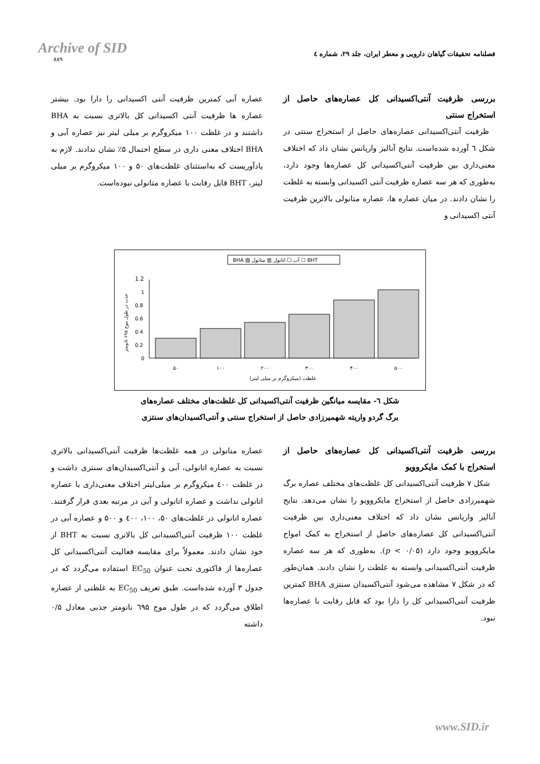Archive of SID
۸۸۹
فصلنامه تحقیقات گیاهان دارویی و معطر ایران، جلد ۲۹، شماره ٤
بررسی ظرفیت آنتی‌اکسیدانی کل عصاره‌های حاصل از استخراج سنتی
ظرفیت آنتی‌اکسیدانی عصاره‌های حاصل از استخراج سنتی در شکل ٦ آورده شده‌است. نتایج آنالیز واریانس نشان داد که اختلاف معنی‌داری بین ظرفیت آنتی‌اکسیدانی کل عصاره‌ها وجود دارد، به‌طوری که هر سه عصاره ظرفیت آنتی اکسیدانی وابسته به غلظت را نشان دادند. در میان عصاره ها، عصاره متانولی بالاترین ظرفیت آنتی اکسیدانی و
عصاره آبی کمترین ظرفیت آنتی اکسیدانی را دارا بود. بیشتر عصاره ها ظرفیت آنتی اکسیدانی کل بالاتری نسبت به BHA داشتند و در غلظت ۱۰۰ میکروگرم بر میلی لیتر نیز عصاره آبی و BHA اختلاف معنی داری در سطح احتمال ۵٪ نشان ندادند. لازم به یادآوریست که به‌استثنای غلظت‌های ۵۰ و ۱۰۰ میکروگرم بر میلی لیتر، BHT قابل رقابت با عصاره متانولی نبوده‌است.
BHA ▨ آب ☐ اتانول ▥ متانول ☐ BHT
1.2
1
0.8
0.6
0.4
0.2
0
۵۰
۱۰۰
۲۰۰
۳۰۰
۴۰۰
۵۰۰
غلظت (میکروگرم بر میلی لیتر)
جذب در طول موج ۶۹۵ نانومتر
شکل ٦- مقایسه میانگین ظرفیت آنتی‌اکسیدانی کل غلظت‌های مختلف عصاره‌های
برگ گردو واریته شهمیرزادی حاصل از استخراج سنتی و آنتی‌اکسیدان‌های سنتزی
بررسی ظرفیت آنتی‌اکسیدانی کل عصاره‌های حاصل از استخراج با کمک مایکروویو
شکل ۷ ظرفیت آنتی‌اکسیدانی کل غلظت‌های مختلف عصاره برگ شهمیرزادی حاصل از استخراج مایکروویو را نشان می‌دهد. نتایج آنالیز واریانس نشان داد که اختلاف معنی‌داری بین ظرفیت آنتی‌اکسیدانی کل عصاره‌های حاصل از استخراج به کمک امواج مایکروویو وجود دارد (p < ۰/۰۵). به‌طوری که هر سه عصاره ظرفیت آنتی‌اکسیدانی وابسته به غلظت را نشان دادند. همان‌طور که در شکل ۷ مشاهده می‌شود آنتی‌اکسیدان سنتزی BHA کمترین ظرفیت آنتی‌اکسیدانی کل را دارا بود که قابل رقابت با عصاره‌ها نبود.
عصاره متانولی در همه غلظت‌ها ظرفیت آنتی‌اکسیدانی بالاتری نسبت به عصاره اتانولی، آبی و آنتی‌اکسیدان‌های سنتزی داشت و در غلظت ٤۰۰ میکروگرم بر میلی‌لیتر اختلاف معنی‌داری با عصاره اتانولی نداشت و عصاره اتانولی و آبی در مرتبه بعدی قرار گرفتند. عصاره اتانولی در غلظت‌های ۵۰، ۱۰۰، ٤۰۰ و ۵۰۰ و عصاره آبی در غلظت ۱۰۰ ظرفیت آنتی‌اکسیدانی کل بالاتری نسبت به BHT از خود نشان دادند. معمولاً برای مقایسه فعالیت آنتی‌اکسیدانی کل عصاره‌ها از فاکتوری تحت عنوان EC<sub>50</sub> استفاده می‌گردد که در جدول ۳ آورده شده‌است. طبق تعریف EC<sub>50</sub> به غلظتی از عصاره اطلاق می‌گردد که در طول موج ٦۹۵ نانومتر جذبی معادل ۰/۵ داشته
www.SID.ir